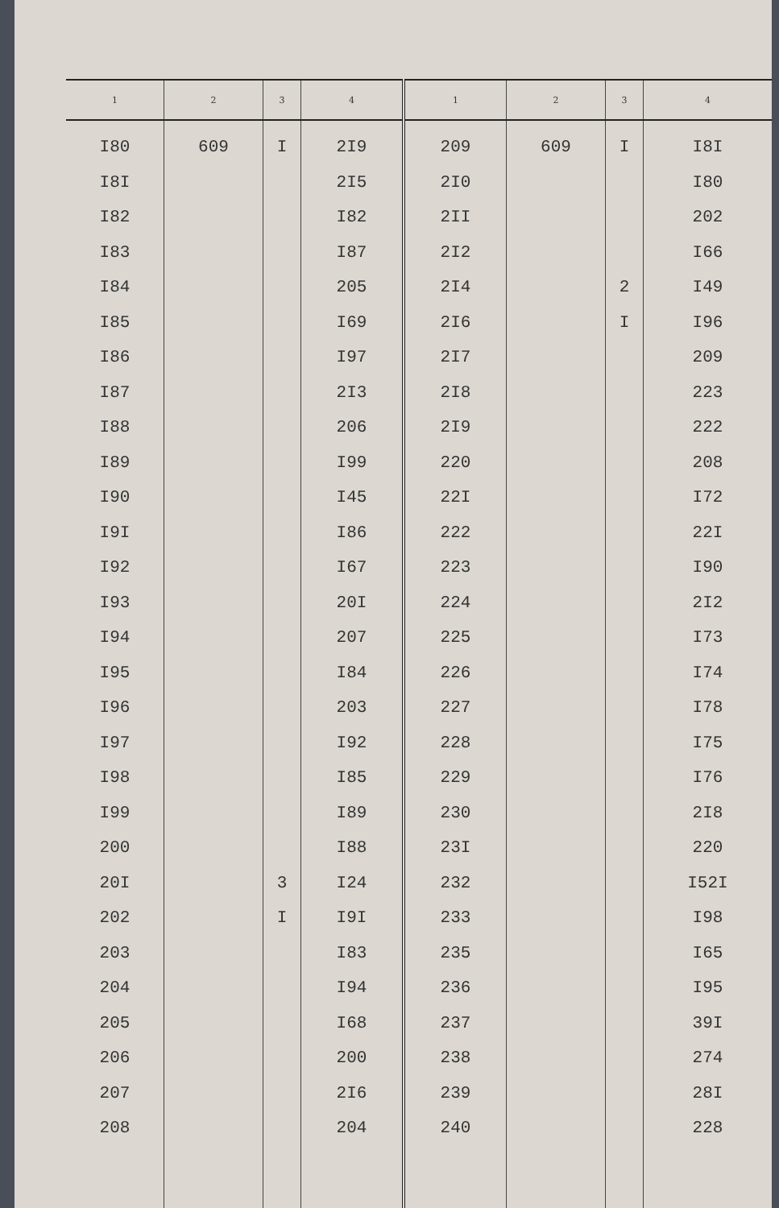| 1 | 2 | 3 | 4 | 1 | 2 | 3 | 4 |
| --- | --- | --- | --- | --- | --- | --- | --- |
| I80 | 609 | I | 2I9 | 209 | 609 | I | I8I |
| I8I | | | 2I5 | 2I0 | | | I80 |
| I82 | | | I82 | 2II | | | 202 |
| I83 | | | I87 | 2I2 | | | I66 |
| I84 | | | 205 | 2I4 | | 2 | I49 |
| I85 | | | I69 | 2I6 | | I | I96 |
| I86 | | | I97 | 2I7 | | | 209 |
| I87 | | | 2I3 | 2I8 | | | 223 |
| I88 | | | 206 | 2I9 | | | 222 |
| I89 | | | I99 | 220 | | | 208 |
| I90 | | | I45 | 22I | | | I72 |
| I9I | | | I86 | 222 | | | 22I |
| I92 | | | I67 | 223 | | | I90 |
| I93 | | | 20I | 224 | | | 2I2 |
| I94 | | | 207 | 225 | | | I73 |
| I95 | | | I84 | 226 | | | I74 |
| I96 | | | 203 | 227 | | | I78 |
| I97 | | | I92 | 228 | | | I75 |
| I98 | | | I85 | 229 | | | I76 |
| I99 | | | I89 | 230 | | | 2I8 |
| 200 | | | I88 | 23I | | | 220 |
| 20I | | 3 | I24 | 232 | | | I52I |
| 202 | | I | I9I | 233 | | | I98 |
| 203 | | | I83 | 235 | | | I65 |
| 204 | | | I94 | 236 | | | I95 |
| 205 | | | I68 | 237 | | | 39I |
| 206 | | | 200 | 238 | | | 274 |
| 207 | | | 2I6 | 239 | | | 28I |
| 208 | | | 204 | 240 | | | 228 |